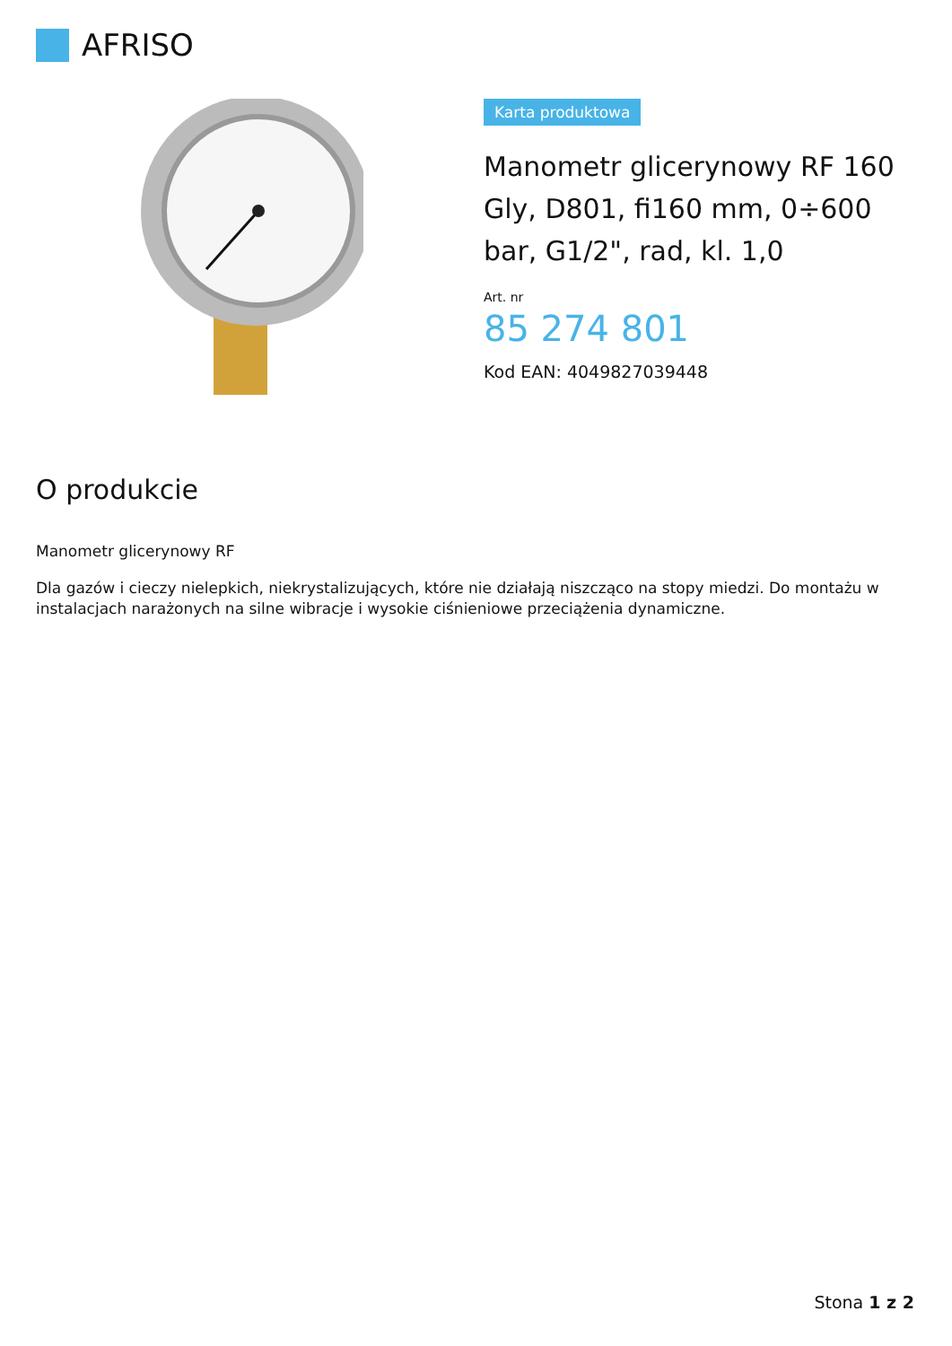AFRISO
Karta produktowa
Manometr glicerynowy RF 160 Gly, D801, fi160 mm, 0÷600 bar, G1/2", rad, kl. 1,0
Art. nr
85 274 801
Kod EAN: 4049827039448
O produkcie
Manometr glicerynowy RF
Dla gazów i cieczy nielepkich, niekrystalizujących, które nie działają niszcząco na stopy miedzi. Do montażu w instalacjach narażonych na silne wibracje i wysokie ciśnieniowe przeciążenia dynamiczne.
Stona 1 z 2